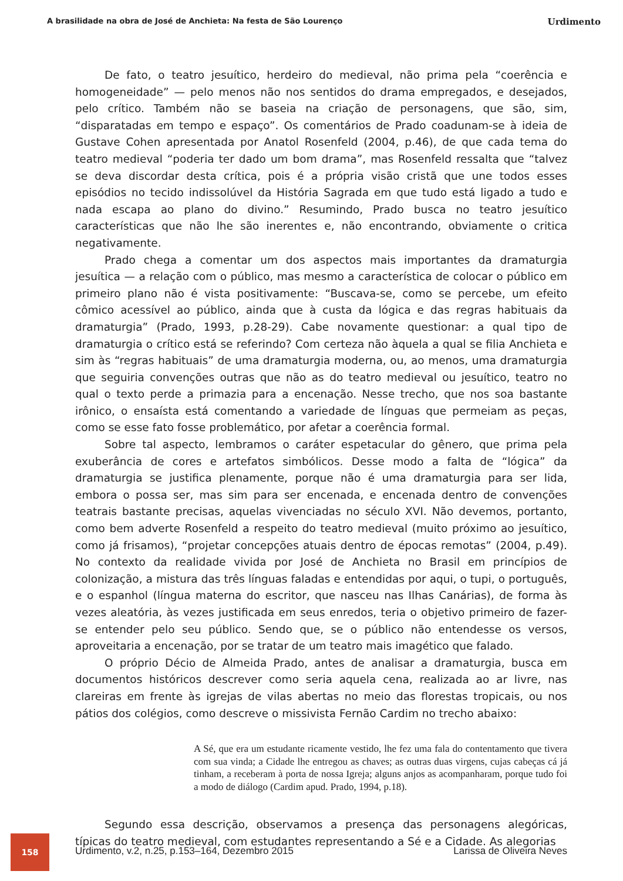A brasilidade na obra de José de Anchieta: Na festa de São Lourenço Urdimento
De fato, o teatro jesuítico, herdeiro do medieval, não prima pela “coerência e homogeneidade” — pelo menos não nos sentidos do drama empregados, e desejados, pelo crítico. Também não se baseia na criação de personagens, que são, sim, “disparatadas em tempo e espaço”. Os comentários de Prado coadunam-se à ideia de Gustave Cohen apresentada por Anatol Rosenfeld (2004, p.46), de que cada tema do teatro medieval “poderia ter dado um bom drama”, mas Rosenfeld ressalta que “talvez se deva discordar desta crítica, pois é a própria visão cristã que une todos esses episódios no tecido indissolúvel da História Sagrada em que tudo está ligado a tudo e nada escapa ao plano do divino.” Resumindo, Prado busca no teatro jesuítico características que não lhe são inerentes e, não encontrando, obviamente o critica negativamente.
Prado chega a comentar um dos aspectos mais importantes da dramaturgia jesuítica — a relação com o público, mas mesmo a característica de colocar o público em primeiro plano não é vista positivamente: “Buscava-se, como se percebe, um efeito cômico acessível ao público, ainda que à custa da lógica e das regras habituais da dramaturgia” (Prado, 1993, p.28-29). Cabe novamente questionar: a qual tipo de dramaturgia o crítico está se referindo? Com certeza não àquela a qual se filia Anchieta e sim às “regras habituais” de uma dramaturgia moderna, ou, ao menos, uma dramaturgia que seguiria convenções outras que não as do teatro medieval ou jesuítico, teatro no qual o texto perde a primazia para a encenação. Nesse trecho, que nos soa bastante irônico, o ensaísta está comentando a variedade de línguas que permeiam as peças, como se esse fato fosse problemático, por afetar a coerência formal.
Sobre tal aspecto, lembramos o caráter espetacular do gênero, que prima pela exuberância de cores e artefatos simbólicos. Desse modo a falta de “lógica” da dramaturgia se justifica plenamente, porque não é uma dramaturgia para ser lida, embora o possa ser, mas sim para ser encenada, e encenada dentro de convenções teatrais bastante precisas, aquelas vivenciadas no século XVI. Não devemos, portanto, como bem adverte Rosenfeld a respeito do teatro medieval (muito próximo ao jesuítico, como já frisamos), “projetar concepções atuais dentro de épocas remotas” (2004, p.49). No contexto da realidade vivida por José de Anchieta no Brasil em princípios de colonização, a mistura das três línguas faladas e entendidas por aqui, o tupi, o português, e o espanhol (língua materna do escritor, que nasceu nas Ilhas Canárias), de forma às vezes aleatória, às vezes justificada em seus enredos, teria o objetivo primeiro de fazer-se entender pelo seu público. Sendo que, se o público não entendesse os versos, aproveitaria a encenação, por se tratar de um teatro mais imagético que falado.
O próprio Décio de Almeida Prado, antes de analisar a dramaturgia, busca em documentos históricos descrever como seria aquela cena, realizada ao ar livre, nas clareiras em frente às igrejas de vilas abertas no meio das florestas tropicais, ou nos pátios dos colégios, como descreve o missivista Fernão Cardim no trecho abaixo:
A Sé, que era um estudante ricamente vestido, lhe fez uma fala do contentamento que tivera com sua vinda; a Cidade lhe entregou as chaves; as outras duas virgens, cujas cabeças cá já tinham, a receberam à porta de nossa Igreja; alguns anjos as acompanharam, porque tudo foi a modo de diálogo (Cardim apud. Prado, 1994, p.18).
Segundo essa descrição, observamos a presença das personagens alegóricas, típicas do teatro medieval, com estudantes representando a Sé e a Cidade. As alegorias
158
Urdimento, v.2, n.25, p.153–164, Dezembro 2015 Larissa de Oliveira Neves